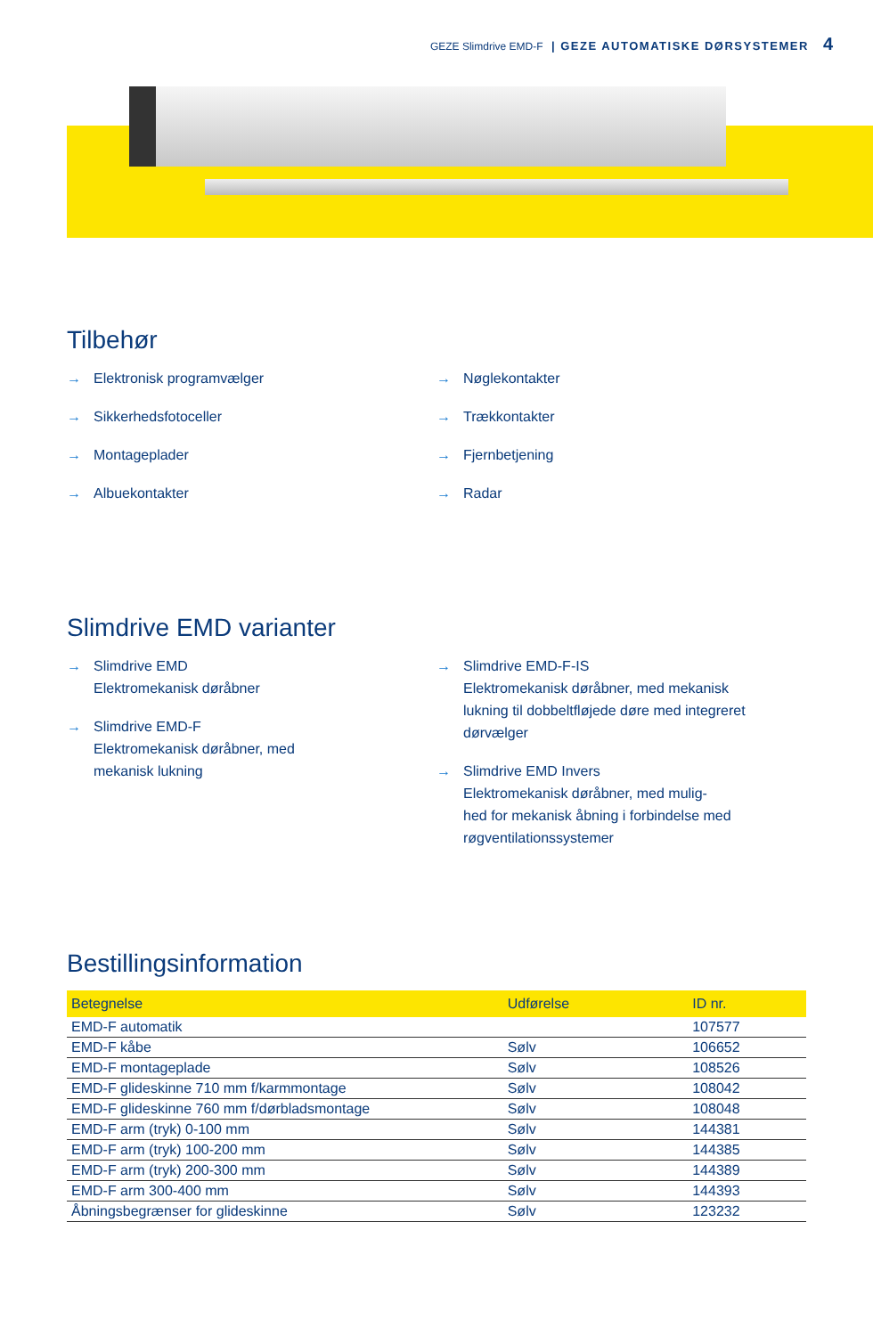GEZE Slimdrive EMD-F | GEZE AUTOMATISKE DØRSYSTEMER 4
Tilbehør
→ Elektronisk programvælger
→ Sikkerhedsfotoceller
→ Montageplader
→ Albuekontakter
→ Nøglekontakter
→ Trækkontakter
→ Fjernbetjening
→ Radar
Slimdrive EMD varianter
→ Slimdrive EMD
Elektromekanisk døråbner
→ Slimdrive EMD-F
Elektromekanisk døråbner, med
mekanisk lukning
→ Slimdrive EMD-F-IS
Elektromekanisk døråbner, med mekanisk
lukning til dobbeltfløjede døre med integreret
dørvælger
→ Slimdrive EMD Invers
Elektromekanisk døråbner, med mulig-
hed for mekanisk åbning i forbindelse med
røgventilationssystemer
Bestillingsinformation
| Betegnelse | Udførelse | ID nr. |
| --- | --- | --- |
| EMD-F automatik | | 107577 |
| EMD-F kåbe | Sølv | 106652 |
| EMD-F montageplade | Sølv | 108526 |
| EMD-F glideskinne 710 mm f/karmmontage | Sølv | 108042 |
| EMD-F glideskinne 760 mm f/dørbladsmontage | Sølv | 108048 |
| EMD-F arm (tryk) 0-100 mm | Sølv | 144381 |
| EMD-F arm (tryk) 100-200 mm | Sølv | 144385 |
| EMD-F arm (tryk) 200-300 mm | Sølv | 144389 |
| EMD-F arm 300-400 mm | Sølv | 144393 |
| Åbningsbegrænser for glideskinne | Sølv | 123232 |